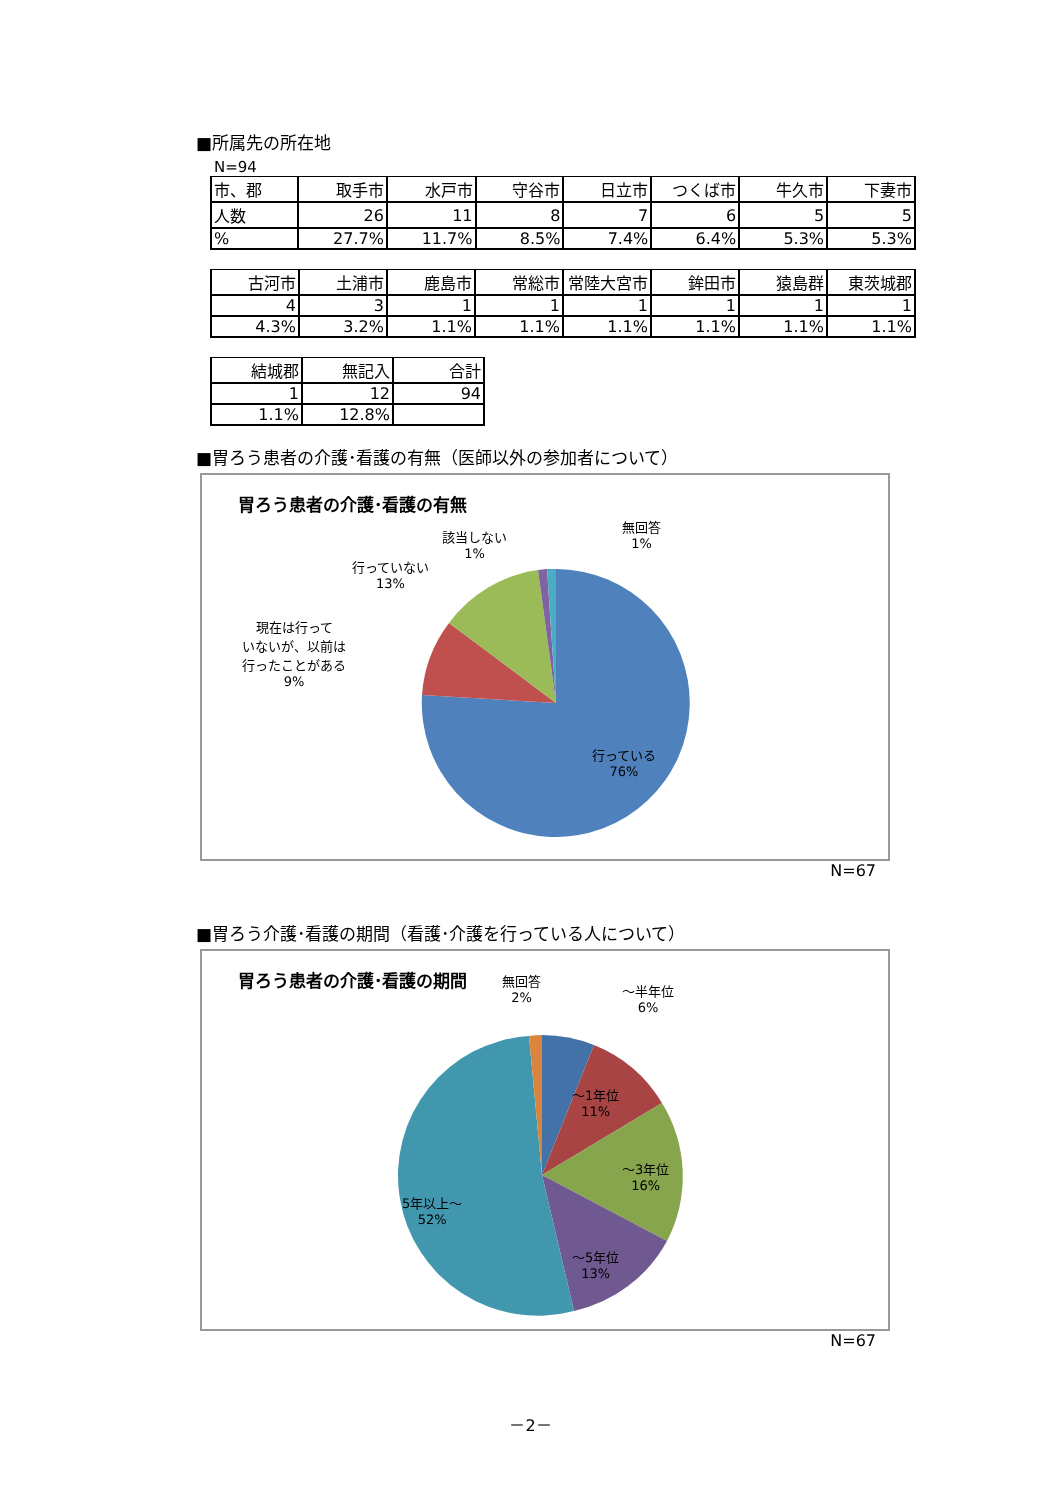■所属先の所在地
N=94
| 市、郡 | 取手市 | 水戸市 | 守谷市 | 日立市 | つくば市 | 牛久市 | 下妻市 |
| 人数 | 26 | 11 | 8 | 7 | 6 | 5 | 5 |
| % | 27.7% | 11.7% | 8.5% | 7.4% | 6.4% | 5.3% | 5.3% |
| 古河市 | 土浦市 | 鹿島市 | 常総市 | 常陸大宮市 | 鉾田市 | 猿島群 | 東茨城郡 |
| 4 | 3 | 1 | 1 | 1 | 1 | 1 | 1 |
| 4.3% | 3.2% | 1.1% | 1.1% | 1.1% | 1.1% | 1.1% | 1.1% |
| 結城郡 | 無記入 | 合計 |
| 1 | 12 | 94 |
| 1.1% | 12.8% | |
■胃ろう患者の介護･看護の有無（医師以外の参加者について）
胃ろう患者の介護･看護の有無
該当しない
1%
無回答
1%
行っていない
13%
現在は行って
いないが、以前は
行ったことがある
9%
行っている
76%
N=67
■胃ろう介護･看護の期間（看護･介護を行っている人について）
胃ろう患者の介護･看護の期間
無回答
2%
～半年位
6%
～1年位
11%
～3年位
16%
～5年位
13%
5年以上～
52%
N=67
－2－